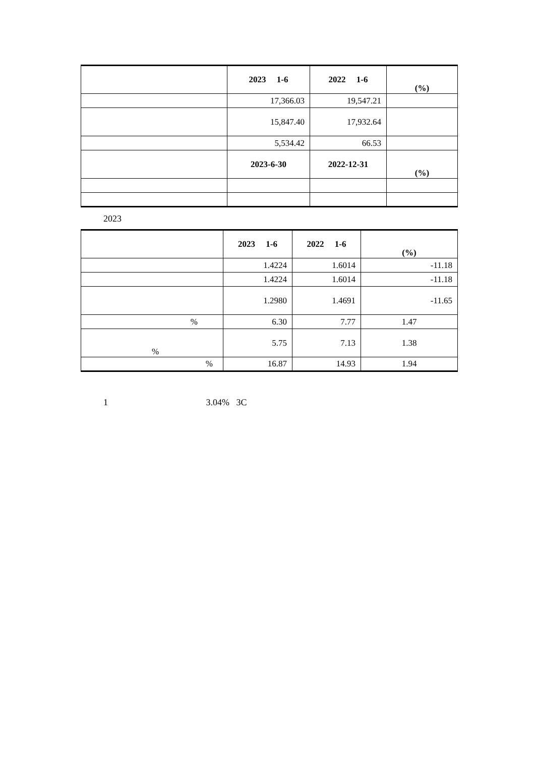| | 2023 1-6 | 2022 1-6 | (%) |
| | 17,366.03 | 19,547.21 | |
| | 15,847.40 | 17,932.64 | |
| | 5,534.42 | 66.53 | |
| | 2023-6-30 | 2022-12-31 | (%) |
2023
| | 2023 1-6 | 2022 1-6 | (%) |
| | 1.4224 | 1.6014 | -11.18 |
| | 1.4224 | 1.6014 | -11.18 |
| | 1.2980 | 1.4691 | -11.65 |
| % | 6.30 | 7.77 | 1.47 |
| % | 5.75 | 7.13 | 1.38 |
| % | 16.87 | 14.93 | 1.94 |
1 3.04% 3C